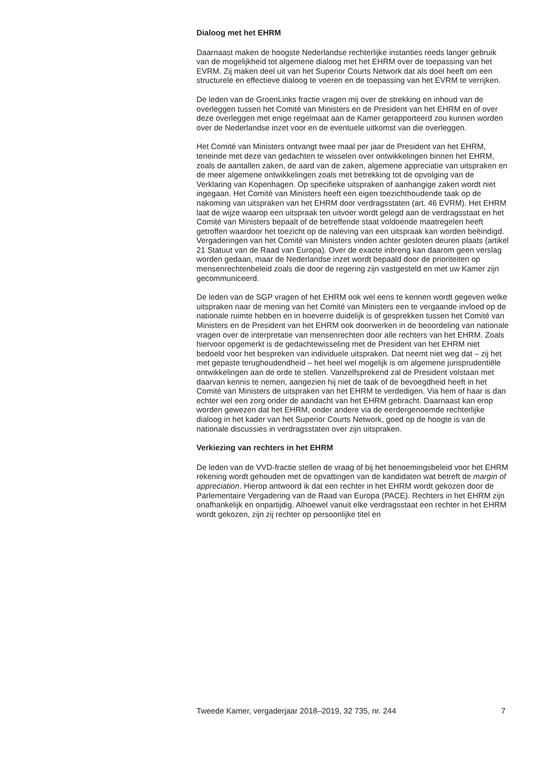Dialoog met het EHRM
Daarnaast maken de hoogste Nederlandse rechterlijke instanties reeds langer gebruik van de mogelijkheid tot algemene dialoog met het EHRM over de toepassing van het EVRM. Zij maken deel uit van het Superior Courts Network dat als doel heeft om een structurele en effectieve dialoog te voeren en de toepassing van het EVRM te verrijken.
De leden van de GroenLinks fractie vragen mij over de strekking en inhoud van de overleggen tussen het Comité van Ministers en de President van het EHRM en of over deze overleggen met enige regelmaat aan de Kamer gerapporteerd zou kunnen worden over de Nederlandse inzet voor en de eventuele uitkomst van die overleggen.
Het Comité van Ministers ontvangt twee maal per jaar de President van het EHRM, teneinde met deze van gedachten te wisselen over ontwikkelingen binnen het EHRM, zoals de aantallen zaken, de aard van de zaken, algemene appreciatie van uitspraken en de meer algemene ontwikkelingen zoals met betrekking tot de opvolging van de Verklaring van Kopenhagen. Op specifieke uitspraken of aanhangige zaken wordt niet ingegaan. Het Comité van Ministers heeft een eigen toezichthoudende taak op de nakoming van uitspraken van het EHRM door verdragsstaten (art. 46 EVRM). Het EHRM laat de wijze waarop een uitspraak ten uitvoer wordt gelegd aan de verdragsstaat en het Comité van Ministers bepaalt of de betreffende staat voldoende maatregelen heeft getroffen waardoor het toezicht op de naleving van een uitspraak kan worden beëindigd. Vergaderingen van het Comité van Ministers vinden achter gesloten deuren plaats (artikel 21 Statuut van de Raad van Europa). Over de exacte inbreng kan daarom geen verslag worden gedaan, maar de Nederlandse inzet wordt bepaald door de prioriteiten op mensenrechtenbeleid zoals die door de regering zijn vastgesteld en met uw Kamer zijn gecommuniceerd.
De leden van de SGP vragen of het EHRM ook wel eens te kennen wordt gegeven welke uitspraken naar de mening van het Comité van Ministers een te vergaande invloed op de nationale ruimte hebben en in hoeverre duidelijk is of gesprekken tussen het Comité van Ministers en de President van het EHRM ook doorwerken in de beoordeling van nationale vragen over de interpretatie van mensenrechten door alle rechters van het EHRM. Zoals hiervoor opgemerkt is de gedachtewisseling met de President van het EHRM niet bedoeld voor het bespreken van individuele uitspraken. Dat neemt niet weg dat – zij het met gepaste terughoudendheid – het heel wel mogelijk is om algemene jurisprudentiële ontwikkelingen aan de orde te stellen. Vanzelfsprekend zal de President volstaan met daarvan kennis te nemen, aangezien hij niet de taak of de bevoegdheid heeft in het Comité van Ministers de uitspraken van het EHRM te verdedigen. Via hem of haar is dan echter wel een zorg onder de aandacht van het EHRM gebracht. Daarnaast kan erop worden gewezen dat het EHRM, onder andere via de eerdergenoemde rechterlijke dialoog in het kader van het Superior Courts Network, goed op de hoogte is van de nationale discussies in verdragsstaten over zijn uitspraken.
Verkiezing van rechters in het EHRM
De leden van de VVD-fractie stellen de vraag of bij het benoemingsbeleid voor het EHRM rekening wordt gehouden met de opvattingen van de kandidaten wat betreft de margin of appreciation. Hierop antwoord ik dat een rechter in het EHRM wordt gekozen door de Parlementaire Vergadering van de Raad van Europa (PACE). Rechters in het EHRM zijn onafhankelijk en onpartijdig. Alhoewel vanuit elke verdragsstaat een rechter in het EHRM wordt gekozen, zijn zij rechter op persoonlijke titel en
Tweede Kamer, vergaderjaar 2018–2019, 32 735, nr. 244 7